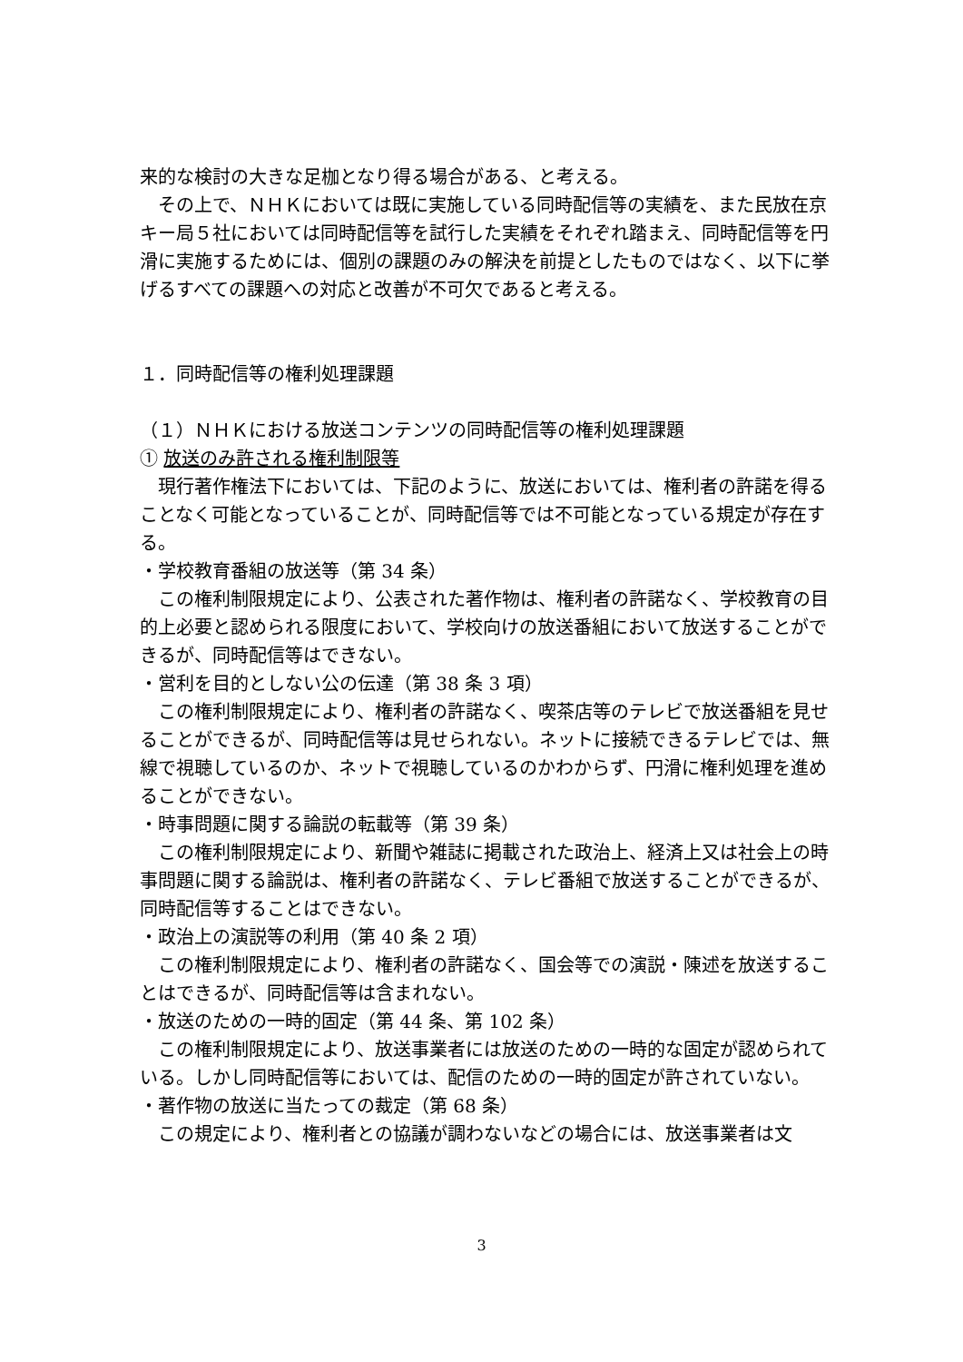来的な検討の大きな足枷となり得る場合がある、と考える。
その上で、ＮＨＫにおいては既に実施している同時配信等の実績を、また民放在京キー局５社においては同時配信等を試行した実績をそれぞれ踏まえ、同時配信等を円滑に実施するためには、個別の課題のみの解決を前提としたものではなく、以下に挙げるすべての課題への対応と改善が不可欠であると考える。
１．同時配信等の権利処理課題
（１）ＮＨＫにおける放送コンテンツの同時配信等の権利処理課題
① 放送のみ許される権利制限等
現行著作権法下においては、下記のように、放送においては、権利者の許諾を得ることなく可能となっていることが、同時配信等では不可能となっている規定が存在する。
・学校教育番組の放送等（第 34 条）
この権利制限規定により、公表された著作物は、権利者の許諾なく、学校教育の目的上必要と認められる限度において、学校向けの放送番組において放送することができるが、同時配信等はできない。
・営利を目的としない公の伝達（第 38 条 3 項）
この権利制限規定により、権利者の許諾なく、喫茶店等のテレビで放送番組を見せることができるが、同時配信等は見せられない。ネットに接続できるテレビでは、無線で視聴しているのか、ネットで視聴しているのかわからず、円滑に権利処理を進めることができない。
・時事問題に関する論説の転載等（第 39 条）
この権利制限規定により、新聞や雑誌に掲載された政治上、経済上又は社会上の時事問題に関する論説は、権利者の許諾なく、テレビ番組で放送することができるが、同時配信等することはできない。
・政治上の演説等の利用（第 40 条 2 項）
この権利制限規定により、権利者の許諾なく、国会等での演説・陳述を放送することはできるが、同時配信等は含まれない。
・放送のための一時的固定（第 44 条、第 102 条）
この権利制限規定により、放送事業者には放送のための一時的な固定が認められている。しかし同時配信等においては、配信のための一時的固定が許されていない。
・著作物の放送に当たっての裁定（第 68 条）
この規定により、権利者との協議が調わないなどの場合には、放送事業者は文
3